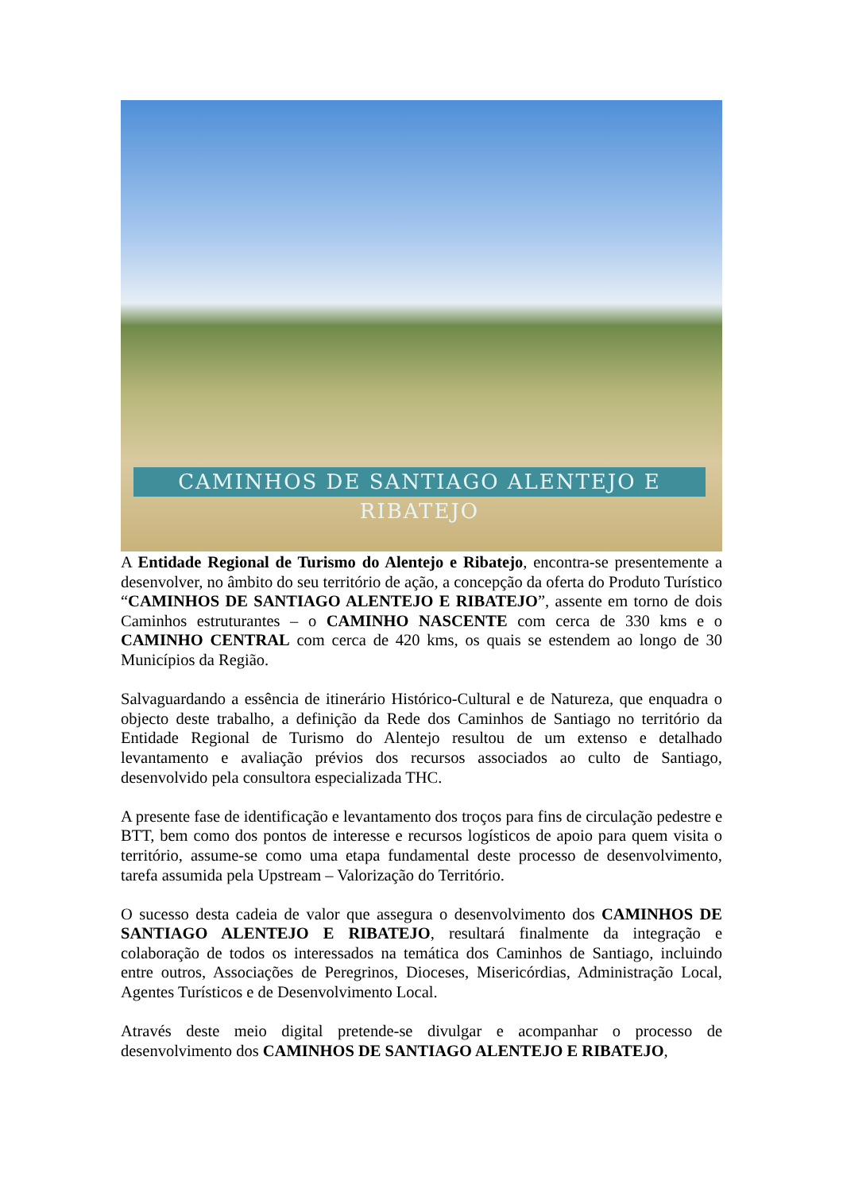CAMINHOS DE SANTIAGO ALENTEJO E RIBATEJO
A Entidade Regional de Turismo do Alentejo e Ribatejo, encontra-se presentemente a desenvolver, no âmbito do seu território de ação, a concepção da oferta do Produto Turístico “CAMINHOS DE SANTIAGO ALENTEJO E RIBATEJO”, assente em torno de dois Caminhos estruturantes – o CAMINHO NASCENTE com cerca de 330 kms e o CAMINHO CENTRAL com cerca de 420 kms, os quais se estendem ao longo de 30 Municípios da Região.
Salvaguardando a essência de itinerário Histórico-Cultural e de Natureza, que enquadra o objecto deste trabalho, a definição da Rede dos Caminhos de Santiago no território da Entidade Regional de Turismo do Alentejo resultou de um extenso e detalhado levantamento e avaliação prévios dos recursos associados ao culto de Santiago, desenvolvido pela consultora especializada THC.
A presente fase de identificação e levantamento dos troços para fins de circulação pedestre e BTT, bem como dos pontos de interesse e recursos logísticos de apoio para quem visita o território, assume-se como uma etapa fundamental deste processo de desenvolvimento, tarefa assumida pela Upstream – Valorização do Território.
O sucesso desta cadeia de valor que assegura o desenvolvimento dos CAMINHOS DE SANTIAGO ALENTEJO E RIBATEJO, resultará finalmente da integração e colaboração de todos os interessados na temática dos Caminhos de Santiago, incluindo entre outros, Associações de Peregrinos, Dioceses, Misericórdias, Administração Local, Agentes Turísticos e de Desenvolvimento Local.
Através deste meio digital pretende-se divulgar e acompanhar o processo de desenvolvimento dos CAMINHOS DE SANTIAGO ALENTEJO E RIBATEJO,